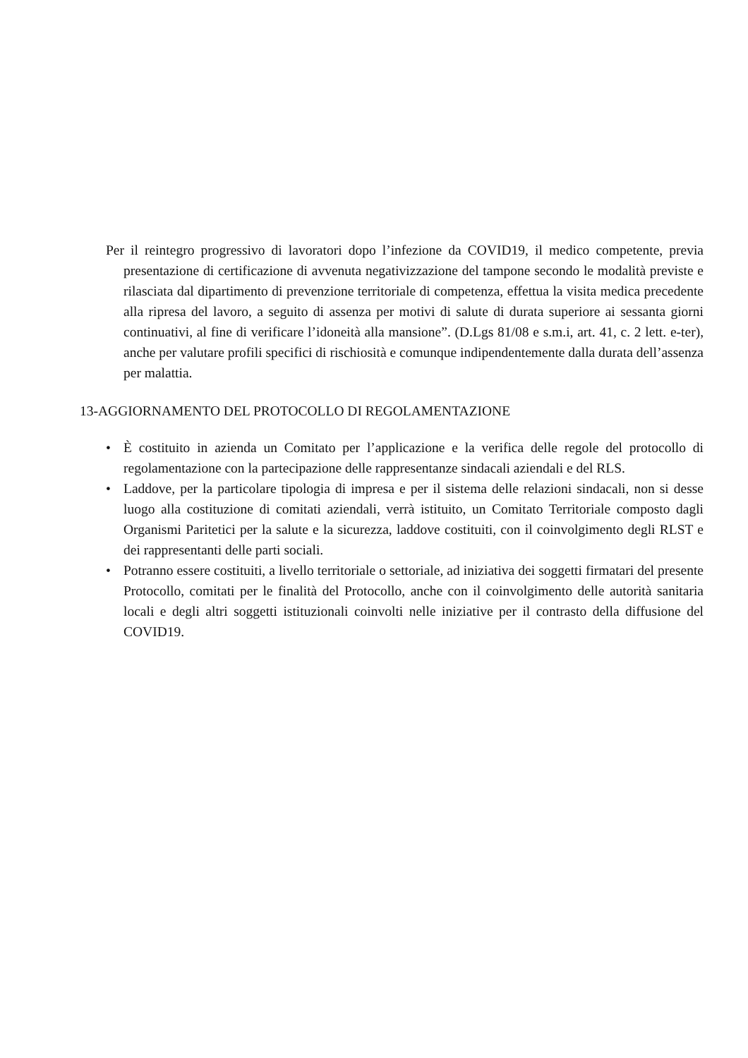Per il reintegro progressivo di lavoratori dopo l’infezione da COVID19, il medico competente, previa presentazione di certificazione di avvenuta negativizzazione del tampone secondo le modalità previste e rilasciata dal dipartimento di prevenzione territoriale di competenza, effettua la visita medica precedente alla ripresa del lavoro, a seguito di assenza per motivi di salute di durata superiore ai sessanta giorni continuativi, al fine di verificare l’idoneità alla mansione”. (D.Lgs 81/08 e s.m.i, art. 41, c. 2 lett. e-ter), anche per valutare profili specifici di rischiosità e comunque indipendentemente dalla durata dell’assenza per malattia.
13-AGGIORNAMENTO DEL PROTOCOLLO DI REGOLAMENTAZIONE
• È costituito in azienda un Comitato per l’applicazione e la verifica delle regole del protocollo di regolamentazione con la partecipazione delle rappresentanze sindacali aziendali e del RLS.
• Laddove, per la particolare tipologia di impresa e per il sistema delle relazioni sindacali, non si desse luogo alla costituzione di comitati aziendali, verrà istituito, un Comitato Territoriale composto dagli Organismi Paritetici per la salute e la sicurezza, laddove costituiti, con il coinvolgimento degli RLST e dei rappresentanti delle parti sociali.
• Potranno essere costituiti, a livello territoriale o settoriale, ad iniziativa dei soggetti firmatari del presente Protocollo, comitati per le finalità del Protocollo, anche con il coinvolgimento delle autorità sanitaria locali e degli altri soggetti istituzionali coinvolti nelle iniziative per il contrasto della diffusione del COVID19.